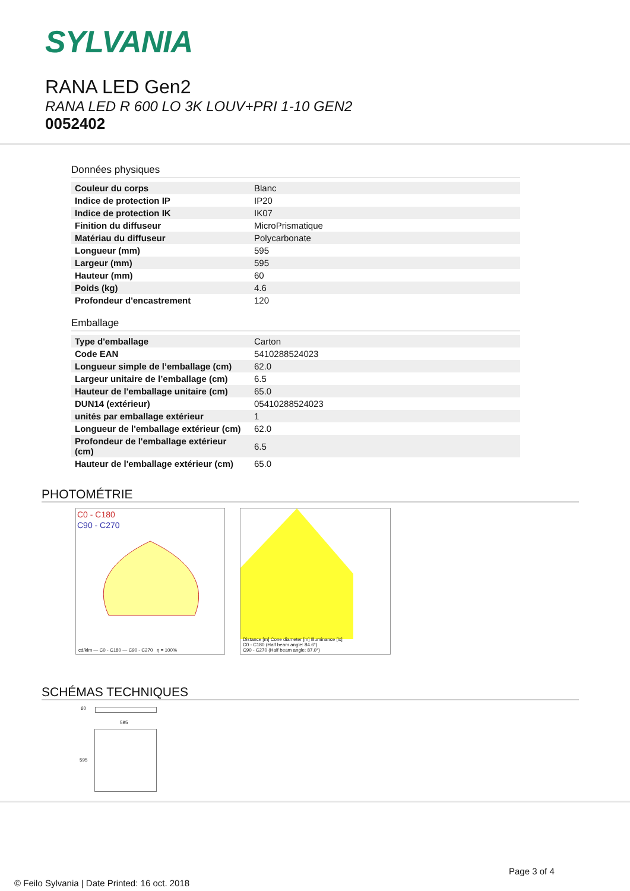SYLVANIA
RANA LED Gen2
RANA LED R 600 LO 3K LOUV+PRI 1-10 GEN2
0052402
Données physiques
| Couleur du corps | Blanc |
| Indice de protection IP | IP20 |
| Indice de protection IK | IK07 |
| Finition du diffuseur | MicroPrismatique |
| Matériau du diffuseur | Polycarbonate |
| Longueur (mm) | 595 |
| Largeur (mm) | 595 |
| Hauteur (mm) | 60 |
| Poids (kg) | 4.6 |
| Profondeur d'encastrement | 120 |
Emballage
| Type d'emballage | Carton |
| Code EAN | 5410288524023 |
| Longueur simple de l’emballage (cm) | 62.0 |
| Largeur unitaire de l’emballage (cm) | 6.5 |
| Hauteur de l'emballage unitaire (cm) | 65.0 |
| DUN14 (extérieur) | 05410288524023 |
| unités par emballage extérieur | 1 |
| Longueur de l'emballage extérieur (cm) | 62.0 |
| Profondeur de l'emballage extérieur (cm) | 6.5 |
| Hauteur de l'emballage extérieur (cm) | 65.0 |
PHOTOMÉTRIE
C0 - C180
C90 - C270
cd/klm — C0 - C180 — C90 - C270 η = 100%
Distance [m] Cone diameter [m] Illuminance [lx]
C0 - C180 (Half beam angle: 84.6°)
C90 - C270 (Half beam angle: 87.0°)
SCHÉMAS TECHNIQUES
60
595
595
Page 3 of 4
© Feilo Sylvania | Date Printed: 16 oct. 2018